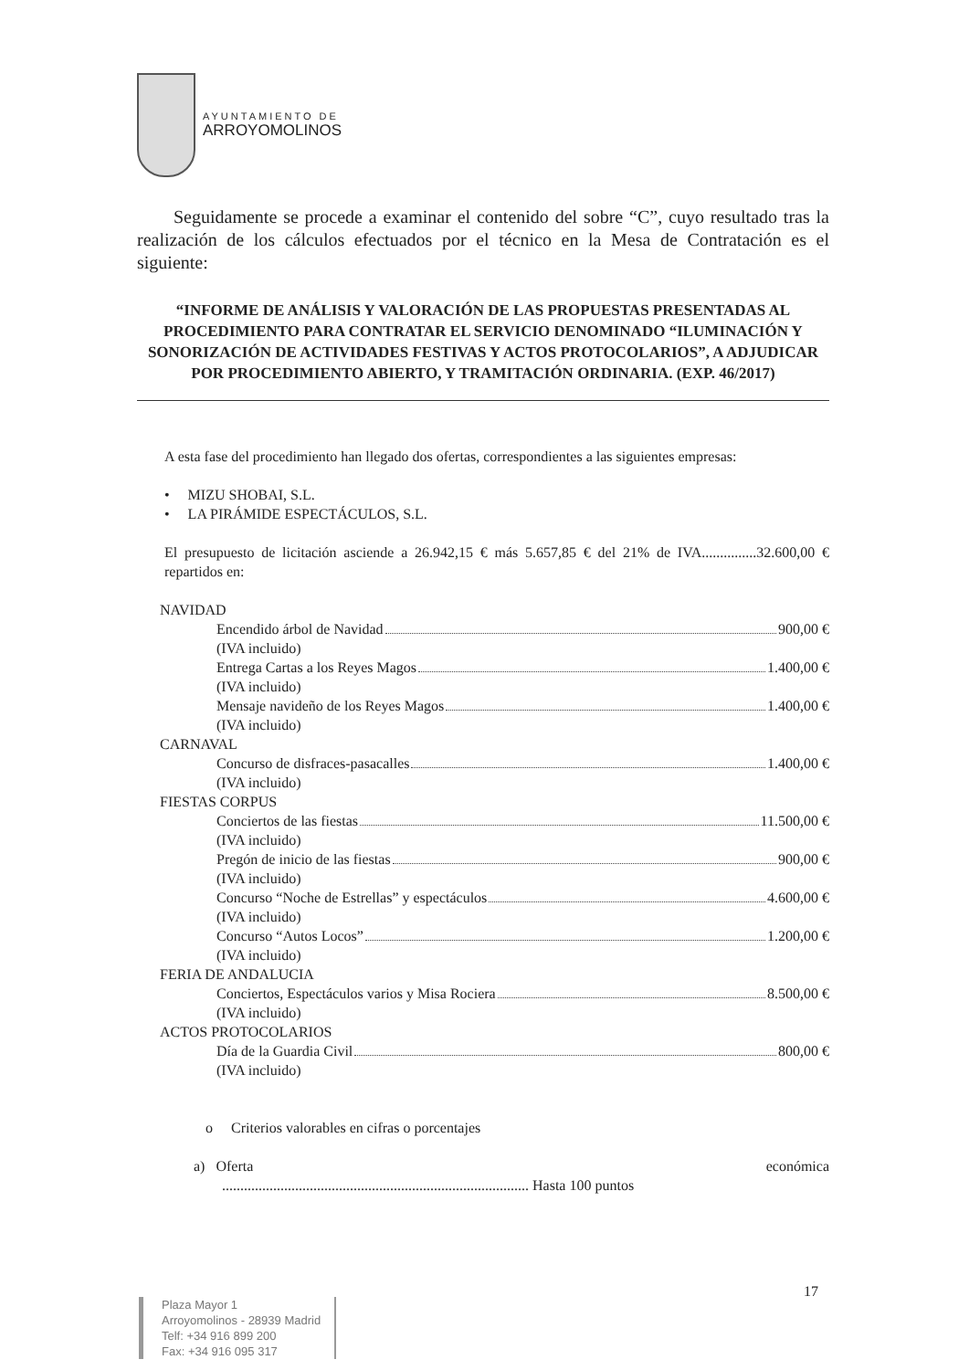AYUNTAMIENTO DE
ARROYOMOLINOS
Seguidamente se procede a examinar el contenido del sobre “C”, cuyo resultado tras la realización de los cálculos efectuados por el técnico en la Mesa de Contratación es el siguiente:
“INFORME DE ANÁLISIS Y VALORACIÓN DE LAS PROPUESTAS PRESENTADAS AL PROCEDIMIENTO PARA CONTRATAR EL SERVICIO DENOMINADO “ILUMINACIÓN Y SONORIZACIÓN DE ACTIVIDADES FESTIVAS Y ACTOS PROTOCOLARIOS”, A ADJUDICAR POR PROCEDIMIENTO ABIERTO, Y TRAMITACIÓN ORDINARIA. (EXP. 46/2017)
A esta fase del procedimiento han llegado dos ofertas, correspondientes a las siguientes empresas:
• MIZU SHOBAI, S.L.
• LA PIRÁMIDE ESPECTÁCULOS, S.L.
El presupuesto de licitación asciende a 26.942,15 € más 5.657,85 € del 21% de IVA...............32.600,00 € repartidos en:
NAVIDAD
Encendido árbol de Navidad 900,00 €
(IVA incluido)
Entrega Cartas a los Reyes Magos 1.400,00 €
(IVA incluido)
Mensaje navideño de los Reyes Magos 1.400,00 €
(IVA incluido)
CARNAVAL
Concurso de disfraces-pasacalles 1.400,00 €
(IVA incluido)
FIESTAS CORPUS
Conciertos de las fiestas 11.500,00 €
(IVA incluido)
Pregón de inicio de las fiestas 900,00 €
(IVA incluido)
Concurso “Noche de Estrellas” y espectáculos 4.600,00 €
(IVA incluido)
Concurso “Autos Locos” 1.200,00 €
(IVA incluido)
FERIA DE ANDALUCIA
Conciertos, Espectáculos varios y Misa Rociera 8.500,00 €
(IVA incluido)
ACTOS PROTOCOLARIOS
Día de la Guardia Civil 800,00 €
(IVA incluido)
o Criterios valorables en cifras o porcentajes
a) Oferta económica
.................................................................................... Hasta 100 puntos
17
Plaza Mayor 1
Arroyomolinos - 28939 Madrid
Telf: +34 916 899 200
Fax: +34 916 095 317